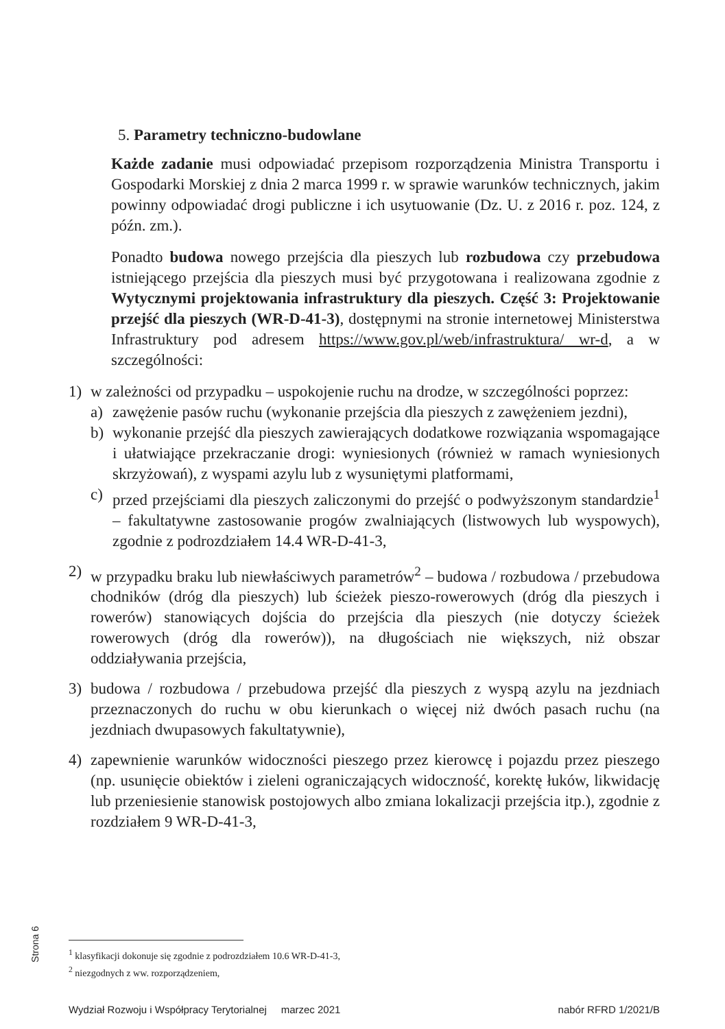5. Parametry techniczno-budowlane
Każde zadanie musi odpowiadać przepisom rozporządzenia Ministra Transportu i Gospodarki Morskiej z dnia 2 marca 1999 r. w sprawie warunków technicznych, jakim powinny odpowiadać drogi publiczne i ich usytuowanie (Dz. U. z 2016 r. poz. 124, z późn. zm.).
Ponadto budowa nowego przejścia dla pieszych lub rozbudowa czy przebudowa istniejącego przejścia dla pieszych musi być przygotowana i realizowana zgodnie z Wytycznymi projektowania infrastruktury dla pieszych. Część 3: Projektowanie przejść dla pieszych (WR-D-41-3), dostępnymi na stronie internetowej Ministerstwa Infrastruktury pod adresem https://www.gov.pl/web/infrastruktura/ wr-d, a w szczególności:
1) w zależności od przypadku – uspokojenie ruchu na drodze, w szczególności poprzez:
a) zawężenie pasów ruchu (wykonanie przejścia dla pieszych z zawężeniem jezdni),
b) wykonanie przejść dla pieszych zawierających dodatkowe rozwiązania wspomagające i ułatwiające przekraczanie drogi: wyniesionych (również w ramach wyniesionych skrzyżowań), z wyspami azylu lub z wysuniętymi platformami,
c) przed przejściami dla pieszych zaliczonymi do przejść o podwyższonym standardzie<sup>1</sup> – fakultatywne zastosowanie progów zwalniających (listwowych lub wyspowych), zgodnie z podrozdziałem 14.4 WR-D-41-3,
2) w przypadku braku lub niewłaściwych parametrów<sup>2</sup> – budowa / rozbudowa / przebudowa chodników (dróg dla pieszych) lub ścieżek pieszo-rowerowych (dróg dla pieszych i rowerów) stanowiących dojścia do przejścia dla pieszych (nie dotyczy ścieżek rowerowych (dróg dla rowerów)), na długościach nie większych, niż obszar oddziaływania przejścia,
3) budowa / rozbudowa / przebudowa przejść dla pieszych z wyspą azylu na jezdniach przeznaczonych do ruchu w obu kierunkach o więcej niż dwóch pasach ruchu (na jezdniach dwupasowych fakultatywnie),
4) zapewnienie warunków widoczności pieszego przez kierowcę i pojazdu przez pieszego (np. usunięcie obiektów i zieleni ograniczających widoczność, korektę łuków, likwidację lub przeniesienie stanowisk postojowych albo zmiana lokalizacji przejścia itp.), zgodnie z rozdziałem 9 WR-D-41-3,
Strona 6
<sup>1</sup> klasyfikacji dokonuje się zgodnie z podrozdziałem 10.6 WR-D-41-3,
<sup>2</sup> niezgodnych z ww. rozporządzeniem,
Wydział Rozwoju i Współpracy Terytorialnej marzec 2021 nabór RFRD 1/2021/B